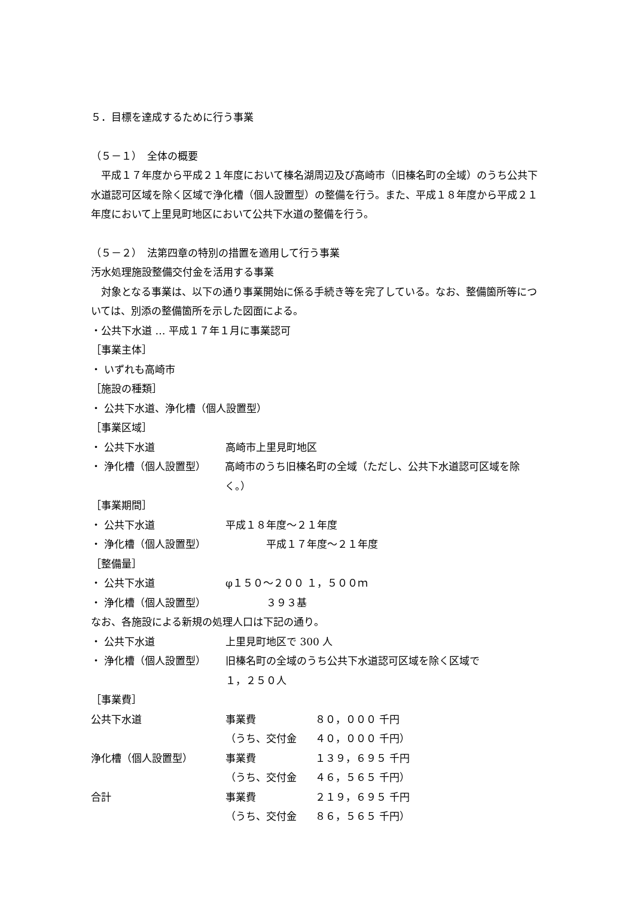５．目標を達成するために行う事業
（５－１）　全体の概要
　平成１７年度から平成２１年度において榛名湖周辺及び高崎市（旧榛名町の全域）のうち公共下水道認可区域を除く区域で浄化槽（個人設置型）の整備を行う。また、平成１８年度から平成２１年度において上里見町地区において公共下水道の整備を行う。
（５－２）　法第四章の特別の措置を適用して行う事業
汚水処理施設整備交付金を活用する事業
　対象となる事業は、以下の通り事業開始に係る手続き等を完了している。なお、整備箇所等については、別添の整備箇所を示した図面による。
・公共下水道 … 平成１７年１月に事業認可
［事業主体］
・ いずれも高崎市
［施設の種類］
・ 公共下水道、浄化槽（個人設置型）
［事業区域］
・ 公共下水道 高崎市上里見町地区
・ 浄化槽（個人設置型） 高崎市のうち旧榛名町の全域（ただし、公共下水道認可区域を除く。）
［事業期間］
・ 公共下水道 平成１８年度～２１年度
・ 浄化槽（個人設置型）　　　　平成１７年度～２１年度
［整備量］
・ 公共下水道 φ１５０～２００ １，５００ｍ
・ 浄化槽（個人設置型）　　　　３９３基
なお、各施設による新規の処理人口は下記の通り。
・ 公共下水道 上里見町地区で 300 人
・ 浄化槽（個人設置型） 旧榛名町の全域のうち公共下水道認可区域を除く区域で
１，２５０人
［事業費］
公共下水道 事業費 ８０，０００ 千円
（うち、交付金 ４０，０００ 千円）
浄化槽（個人設置型） 事業費 １３９，６９５ 千円
（うち、交付金 ４６，５６５ 千円）
合計 事業費 ２１９，６９５ 千円
（うち、交付金 ８６，５６５ 千円）